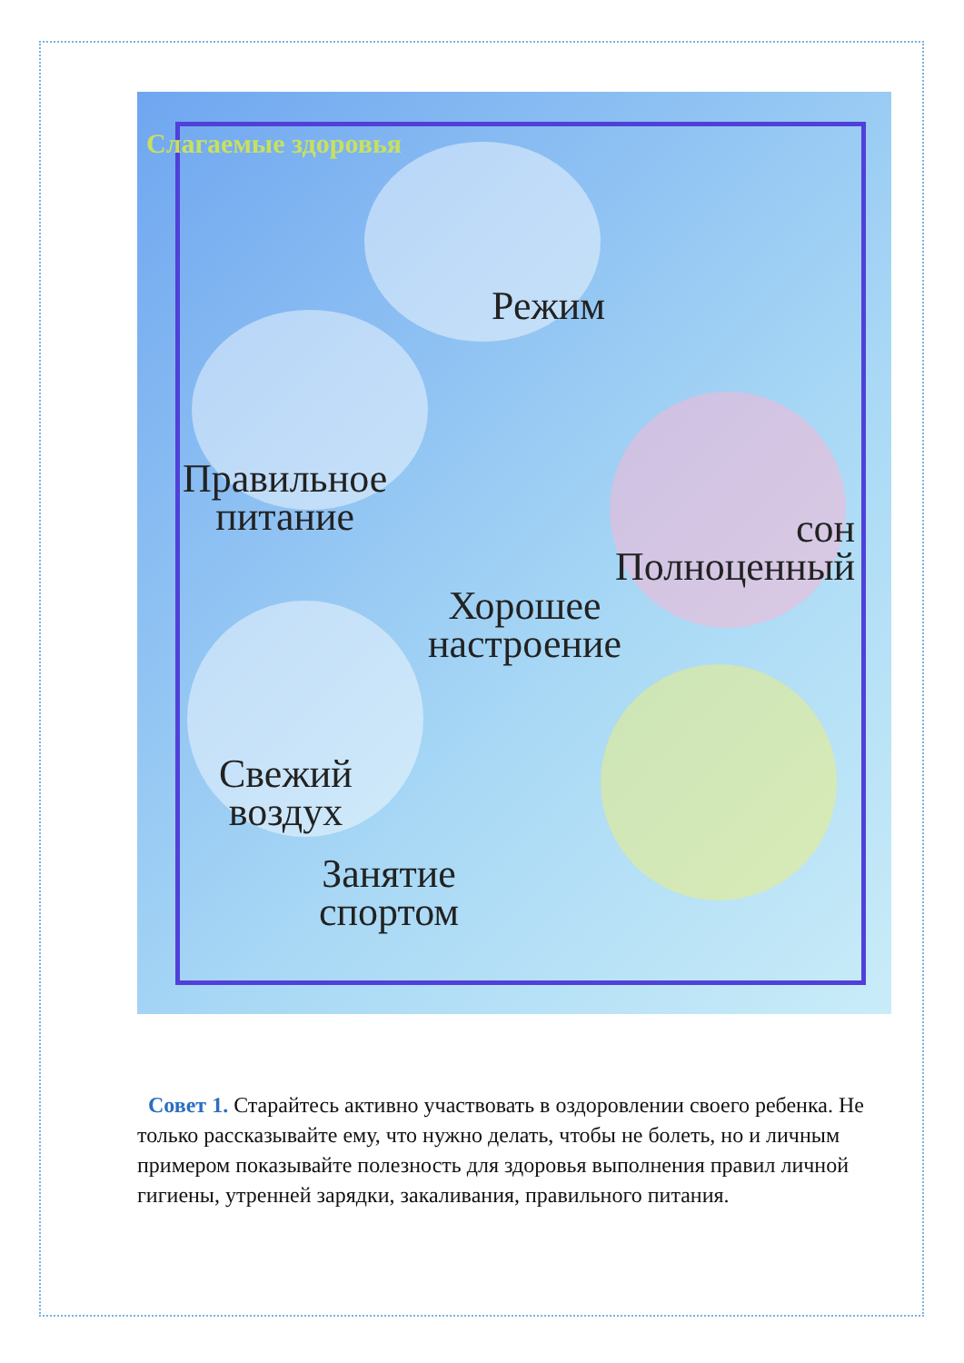Слагаемые здоровья
Режим
Правильное
питание
сон
Полноценный
Хорошее
настроение
Свежий
воздух
Занятие
спортом
Совет 1. Старайтесь активно участвовать в оздоровлении своего ребенка. Не только рассказывайте ему, что нужно делать, чтобы не болеть, но и личным примером показывайте полезность для здоровья выполнения правил личной гигиены, утренней зарядки, закаливания, правильного питания.